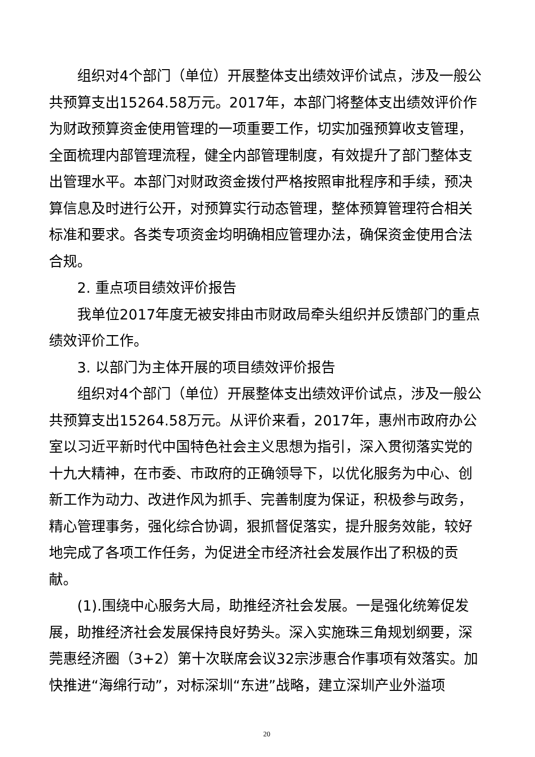组织对4个部门（单位）开展整体支出绩效评价试点，涉及一般公共预算支出15264.58万元。2017年，本部门将整体支出绩效评价作为财政预算资金使用管理的一项重要工作，切实加强预算收支管理，全面梳理内部管理流程，健全内部管理制度，有效提升了部门整体支出管理水平。本部门对财政资金拨付严格按照审批程序和手续，预决算信息及时进行公开，对预算实行动态管理，整体预算管理符合相关标准和要求。各类专项资金均明确相应管理办法，确保资金使用合法合规。
2. 重点项目绩效评价报告
我单位2017年度无被安排由市财政局牵头组织并反馈部门的重点绩效评价工作。
3. 以部门为主体开展的项目绩效评价报告
组织对4个部门（单位）开展整体支出绩效评价试点，涉及一般公共预算支出15264.58万元。从评价来看，2017年，惠州市政府办公室以习近平新时代中国特色社会主义思想为指引，深入贯彻落实党的十九大精神，在市委、市政府的正确领导下，以优化服务为中心、创新工作为动力、改进作风为抓手、完善制度为保证，积极参与政务，精心管理事务，强化综合协调，狠抓督促落实，提升服务效能，较好地完成了各项工作任务，为促进全市经济社会发展作出了积极的贡献。
(1).围绕中心服务大局，助推经济社会发展。一是强化统筹促发展，助推经济社会发展保持良好势头。深入实施珠三角规划纲要，深莞惠经济圈（3+2）第十次联席会议32宗涉惠合作事项有效落实。加快推进“海绵行动”，对标深圳“东进”战略，建立深圳产业外溢项
20